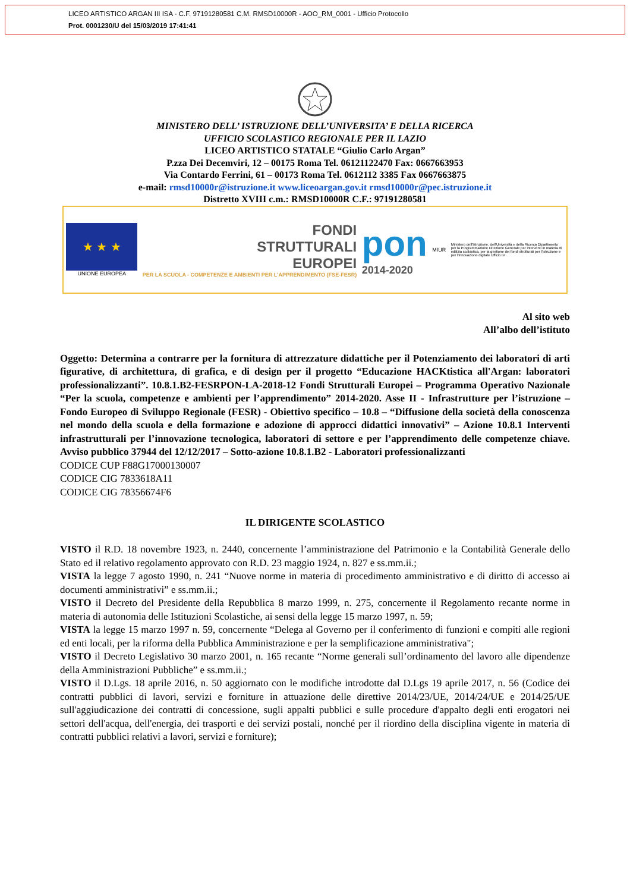LICEO ARTISTICO ARGAN III ISA - C.F. 97191280581 C.M. RMSD10000R - AOO_RM_0001 - Ufficio Protocollo
Prot. 0001230/U del 15/03/2019 17:41:41
MINISTERO DELL’ ISTRUZIONE DELL’UNIVERSITA’ E DELLA RICERCA
UFFICIO SCOLASTICO REGIONALE PER IL LAZIO
LICEO ARTISTICO STATALE “Giulio Carlo Argan”
P.zza Dei Decemviri, 12 – 00175 Roma Tel. 06121122470 Fax: 0667663953
Via Contardo Ferrini, 61 – 00173 Roma Tel. 0612112 3385 Fax 0667663875
e-mail: rmsd10000r@istruzione.it www.liceoargan.gov.it rmsd10000r@pec.istruzione.it
Distretto XVIII c.m.: RMSD10000R C.F.: 97191280581
★ ★ ★
UNIONE EUROPEA
FONDI
STRUTTURALI
EUROPEI
PER LA SCUOLA - COMPETENZE E AMBIENTI PER L'APPRENDIMENTO (FSE-FESR)
pon
2014-2020
MIUR
Ministero dell'Istruzione, dell'Università e della Ricerca Dipartimento per la Programmazione Direzione Generale per interventi in materia di edilizia scolastica, per la gestione dei fondi strutturali per l'istruzione e per l'innovazione digitale Ufficio IV
Al sito web
All’albo dell’istituto
Oggetto: Determina a contrarre per la fornitura di attrezzature didattiche per il Potenziamento dei laboratori di arti figurative, di architettura, di grafica, e di design per il progetto “Educazione HACKtistica all'Argan: laboratori professionalizzanti”. 10.8.1.B2-FESRPON-LA-2018-12 Fondi Strutturali Europei – Programma Operativo Nazionale “Per la scuola, competenze e ambienti per l’apprendimento” 2014-2020. Asse II - Infrastrutture per l’istruzione – Fondo Europeo di Sviluppo Regionale (FESR) - Obiettivo specifico – 10.8 – “Diffusione della società della conoscenza nel mondo della scuola e della formazione e adozione di approcci didattici innovativi” – Azione 10.8.1 Interventi infrastrutturali per l’innovazione tecnologica, laboratori di settore e per l’apprendimento delle competenze chiave. Avviso pubblico 37944 del 12/12/2017 – Sotto-azione 10.8.1.B2 - Laboratori professionalizzanti
CODICE CUP F88G17000130007
CODICE CIG 7833618A11
CODICE CIG 78356674F6
IL DIRIGENTE SCOLASTICO
VISTO il R.D. 18 novembre 1923, n. 2440, concernente l’amministrazione del Patrimonio e la Contabilità Generale dello Stato ed il relativo regolamento approvato con R.D. 23 maggio 1924, n. 827 e ss.mm.ii.;
VISTA la legge 7 agosto 1990, n. 241 “Nuove norme in materia di procedimento amministrativo e di diritto di accesso ai documenti amministrativi” e ss.mm.ii.;
VISTO il Decreto del Presidente della Repubblica 8 marzo 1999, n. 275, concernente il Regolamento recante norme in materia di autonomia delle Istituzioni Scolastiche, ai sensi della legge 15 marzo 1997, n. 59;
VISTA la legge 15 marzo 1997 n. 59, concernente “Delega al Governo per il conferimento di funzioni e compiti alle regioni ed enti locali, per la riforma della Pubblica Amministrazione e per la semplificazione amministrativa";
VISTO il Decreto Legislativo 30 marzo 2001, n. 165 recante “Norme generali sull’ordinamento del lavoro alle dipendenze della Amministrazioni Pubbliche” e ss.mm.ii.;
VISTO il D.Lgs. 18 aprile 2016, n. 50 aggiornato con le modifiche introdotte dal D.Lgs 19 aprile 2017, n. 56 (Codice dei contratti pubblici di lavori, servizi e forniture in attuazione delle direttive 2014/23/UE, 2014/24/UE e 2014/25/UE sull'aggiudicazione dei contratti di concessione, sugli appalti pubblici e sulle procedure d'appalto degli enti erogatori nei settori dell'acqua, dell'energia, dei trasporti e dei servizi postali, nonché per il riordino della disciplina vigente in materia di contratti pubblici relativi a lavori, servizi e forniture);